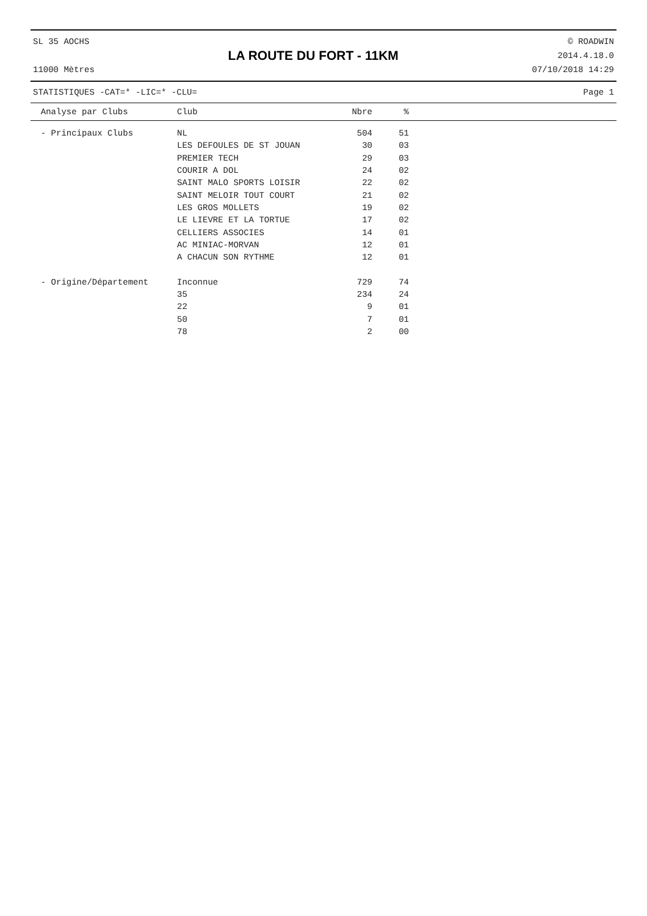SL 35 AOCHS
11000 Mètres
LA ROUTE DU FORT - 11KM
© ROADWIN
2014.4.18.0
07/10/2018 14:29
STATISTIQUES -CAT=* -LIC=* -CLU= Page 1
| Analyse par Clubs | Club | Nbre | % | |
| --- | --- | --- | --- | --- |
| - Principaux Clubs | NL | 504 | 51 | |
| | LES DEFOULES DE ST JOUAN | 30 | 03 | |
| | PREMIER TECH | 29 | 03 | |
| | COURIR A DOL | 24 | 02 | |
| | SAINT MALO SPORTS LOISIR | 22 | 02 | |
| | SAINT MELOIR TOUT COURT | 21 | 02 | |
| | LES GROS MOLLETS | 19 | 02 | |
| | LE LIEVRE ET LA TORTUE | 17 | 02 | |
| | CELLIERS ASSOCIES | 14 | 01 | |
| | AC MINIAC-MORVAN | 12 | 01 | |
| | A CHACUN SON RYTHME | 12 | 01 | |
| - Origine/Département | Inconnue | 729 | 74 | |
| | 35 | 234 | 24 | |
| | 22 | 9 | 01 | |
| | 50 | 7 | 01 | |
| | 78 | 2 | 00 | |